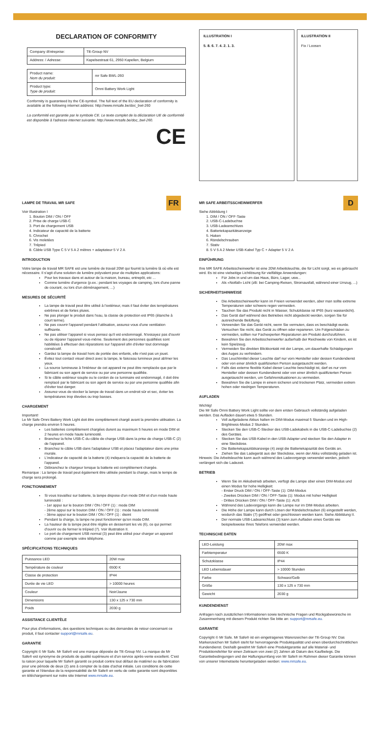DECLARATION OF CONFORMITY
| Company / Entreprise: | TE-Group NV |
| Address: / Adresse: | Kapelsestraat 61, 2950 Kapellen, Belgium |
| Product name: Nom du produit: | mr Safe BWL-260 |
| Product type: Type de produit: | Omni Battery Work Light |
Conformity is guaranteed by the CE-symbol. The full text of the EU declaration of conformity is available at the following internet address: http://www.mrsafe.be/doc_bwl-260
La conformité est garantie par le symbole CE. Le texte complet de la déclaration UE de conformité est disponible à l'adresse internet suivante: http://www.mrsafe.be/doc_bwl-260.
CE
ILLUSTRATION I
5. 8. 6. 7. 4. 2. 1. 3.
ILLUSTRATION II
Fix / Loosen
FR
LAMPE DE TRAVAIL MR SAFE
Voir Illustration I
1. Bouton DIM / ON / OFF
2. Prise de charge USB-C
3. Port de chargement USB
4. Indicateur de capacité de la batterie
5. Chrochet
6. Vis moletées
7. Trépied
8. Câble USB Type C 5 V 5 A 2 mètres + adaptateur 5 V 2 A
INTRODUCTION
Votre lampe de travail MR SAFE est une lumière de travail 20W qui fournit la lumière là où elle est nécessaire. Il s'agit d'une solution de lumière polyvalent pour de multiples applications:
Pour les travaux dans et autour de la maison, bureau, entrepôt, etc ...
Comme lumière d'urgence (p.ex.: pendant les voyages de camping, lors d'une panne de courant, ou lors d'un déménagement, ...)
MESURES DE SÉCURITÉ
La lampe de travail peut être utilisé à l'extérieur, mais il faut éviter des températures extrêmes et de fortes pluies.
Ne pas plonger le produit dans l'eau, la classe de protection est IP65 (étanche à court terme).
Ne pas couvrir l'appareil pendant l'utilisation, assurez-vous d'une ventilation suffisante.
Ne pas utiliser l'appareil si vous pensez qu'il est endommagé. N'essayez pas d'ouvrir ou de réparer l'appareil vous-même. Seulement des personnes qualifiées sont habilitées à effectuer des réparations sur l'appareil afin d'éviter tout dommage consécutif.
Gardez la lampe de travail hors de portée des enfants, elle n'est pas un jouet.
Évitez tout contact visuel direct avec la lampe, le faisceau lumineux peut abîmer les yeux.
La source lumineuse à l'intérieur de cet appareil ne peut être remplacée que par le fabricant ou son agent de service ou par une personne qualifiée.
Si le câble extérieur souple ou le cordon de ce luminaire est endommagé, il doit être remplacé par le fabricant ou son agent de service ou par une personne qualifiée afin d'éviter tout danger.
Assurez-vous de stocker la lampe de travail dans un endroit sûr et sec, éviter les températures trop élevées ou trop basses.
CHARGEMENT
Important!
Le Mr Safe Omni Battery Work Light doit être complètement chargé avant la première utilisation. La charge prendra environ 5 heures.
Les batteries complètement chargées durent au maximum 5 heures en mode DIM et 2 heures en mode haute luminosité.
Branchez la fiche USB-C du câble de charge USB dans la prise de charge USB-C (2) de l'appareil.
Branchez le câble USB dans l'adaptateur USB et placez l'adaptateur dans une prise murale.
L'indicateur de capacité de la batterie (4) indiquera la capacité de la batterie de l'appareil.
Débranchez le chargeur lorsque la batterie est complètement chargée.
Remarque : La lampe de travail peut également être utilisée pendant la charge, mais le temps de charge sera prolongé.
FONCTIONNEMENT
Si vous travaillez sur batterie, la lampe dispose d'un mode DIM et d'un mode haute luminosité :
- 1er appui sur le bouton DIM / ON / OFF (1) : mode DIM
- 2ème appui sur le bouton DIM / ON / OFF (1) : mode haute luminosité
- 3ème appui sur le bouton DIM / ON / OFF (1) : éteint
Pendant la charge, la lampe ne peut fonctionner qu'en mode DIM.
La hauteur de la lampe peut être réglée en desserrant les vis (6), ce qui permet d'ouvrir ou de fermer le trépied (7). Voir illustration II.
Le port de chargement USB normal (3) peut être utilisé pour charger un appareil comme par exemple votre téléphone.
SPÉCIFICATIONS TECHNIQUES
| Puissance LED | 20W max |
| Température de couleur | 6500 K |
| Classe de protection | IP44 |
| Durée de vie LED | > 10000 heures |
| Couleur | Noir/Jaune |
| Dimensions | 130 x 125 x 730 mm |
| Poids | 2030 g |
ASSISTANCE CLIENTÈLE
Pour plus d'informations, des questions techniques ou des demandes de retour concernant ce produit, il faut contacter support@mrsafe.eu.
GARANTIE
Copyright © Mr Safe. Mr Safe® est une marque déposée de TE-Group NV. La marque de Mr Safe® est synonyme de produits de qualité supérieure et d'un service après-vente excellent. C'est la raison pour laquelle Mr Safe® garantit ce produit contre tout défaut de matériel ou de fabrication pour une période de deux (2) ans à compter de la date d'achat initiale. Les conditions de cette garantie et l'étendue de la responsabilité de Mr Safe® en vertu de cette garantie sont disponibles en téléchargement sur notre site Internet www.mrsafe.eu.
D
MR SAFE ARBEITSSCHEINWERFER
Siehe Abbildung I
1. DIM / ON / OFF-Taste
2. USB-C-Ladebuchse
3. USB-Ladeanschluss
4. Batteriekapazitätsanzeige
5. Haken
6. Rändelschrauben
7. Stativ
8. 5 V 5 A 2 Meter USB-Kabel Typ C + Adapter 5 V 2 A
EINFÜHRUNG
Ihre MR SAFE Arbeitsscheinwerfer ist eine 20W Arbeitsleuchte, die für Licht sorgt, wo es gebraucht wird. Es ist eine vielseitige Lichtlösung für vielfältige Anwendungen:
Für Jobs in und um das Haus, Büro, Lager, usw...
Als «Notfall» Licht (zB: bei Camping-Reisen, Stromausfall, während einer Umzug, ...)
SICHERHEITSHINWEISE
Die Arbeitsscheinwerfer kann im Freien verwendet werden, aber man sollte extreme Temperaturen oder schwere regen vermeiden.
Tauchen Sie das Produkt nicht in Wasser, Schutzklasse ist IP65 (kurz wasserdicht).
Das Gerät darf während des Betriebes nicht abgedeckt werden, sorgen Sie für ausreichende Belüftung.
Verwenden Sie das Gerät nicht, wenn Sie vermuten, dass es beschädigt wurde. Versuchen Sie nicht, das Gerät zu öffnen oder reparieren. Um Folgeschäden zu vermeiden, sollten nur Fachexperten Reparaturen am Produkt durchzuführen.
Bewahren Sie den Arbeitsscheinwerfer außerhalb der Reichweite von Kindern, es ist kein Spielzeug.
Vermeiden Sie direkten Blickkontakt mit der Lampe, um dauerhafte Schädigungen des Auges zu verhindern.
Das Leuchtmittel dieser Leuchte darf nur vom Hersteller oder dessen Kundendienst oder von einer ähnlich qualifizierten Person ausgetauscht werden.
Falls das externe flexible Kabel dieser Leuchte beschädigt ist, darf es nur vom Hersteller oder dessen Kundendienst oder von einer ähnlich qualifizierten Person ausgetauscht werden, um Gefahrensituationen zu vermeiden.
Bewahren Sie die Lampe in einem sicheren und trockenen Platz, vermeiden extrem hohen oder niedrigen Temperaturen.
AUFLADEN
Wichtig!
Die Mr Safe Omni Battery Work Light sollte vor dem ersten Gebrauch vollständig aufgeladen werden. Das Aufladen dauert etwa 5 Stunden.
Voll aufgeladene Akkus halten im DIM-Modus maximal 5 Stunden und im High-Brightness-Modus 2 Stunden.
Stecken Sie den USB-C-Stecker des USB-Ladekabels in die USB-C-Ladebuchse (2) des Gerätes.
Stecken Sie das USB-Kabel in den USB-Adapter und stecken Sie den Adapter in eine Steckdose.
Die Batteriekapazitätsanzeige (4) zeigt die Batteriekapazität des Geräts an.
Ziehen Sie das Ladegerät aus der Steckdose, wenn der Akku vollständig geladen ist.
Hinweis: Die Arbeitsleuchte kann auch während des Ladevorgangs verwendet werden, jedoch verlängert sich die Ladezeit.
BETRIEB
Wenn Sie im Akkubetrieb arbeiten, verfügt die Lampe über einen DIM-Modus und einen Modus für hohe Helligkeit:
- Erster Druck DIM / ON / OFF-Taste (1): DIM-Modus
- Zweites Drücken DIM / ON / OFF-Taste (1): Modus mit hoher Helligkeit
- Drittes Drücken DIM / ON / OFF-Taste (1): AUS
Während des Ladevorgangs kann die Lampe nur im DIM-Modus arbeiten.
Die Höhe der Lampe kann durch Lösen der Rändelschrauben (6) eingestellt werden, wodurch das Stativ (7) geöffnet oder geschlossen werden kann. Siehe Abbildung II.
Der normale USB-Ladeanschluss (3) kann zum Aufladen eines Geräts wie beispielsweise Ihres Telefons verwendet werden.
TECHNISCHE DATEN
| LED-Leistung | 20W max |
| Farbtemperatur | 6500 K |
| Schutzklasse | IP44 |
| LED Lebensdauer | > 10000 Stunden |
| Farbe | Schwarz/Gelb |
| Größe | 130 x 125 x 730 mm |
| Gewicht | 2030 g |
KUNDENDIENST
Anfragen nach zusätzlichen Informationen sowie technische Fragen und Rückgabewünsche im Zusammenhang mit diesem Produkt richten Sie bitte an: support@mrsafe.eu.
GARANTIE
Copyright © Mr Safe. Mr Safe® ist ein eingetragenes Warenzeichen der TE-Group NV. Das Markenzeichen Mr Safe® steht für hervorragende Produktqualität und einen überdurchschnittlichen Kundendienst. Deshalb gewährt Mr Safe® eine Produktgarantie auf alle Material- und Produktionsfehler für einen Zeitraum von zwei (2) Jahren ab Datum des Kaufbelegs. Die Garantiebedingungen und der Haftungsumfang von Mr Safe® im Rahmen dieser Garantie können von unserer Internetseite heruntergeladen werden: www.mrsafe.eu.